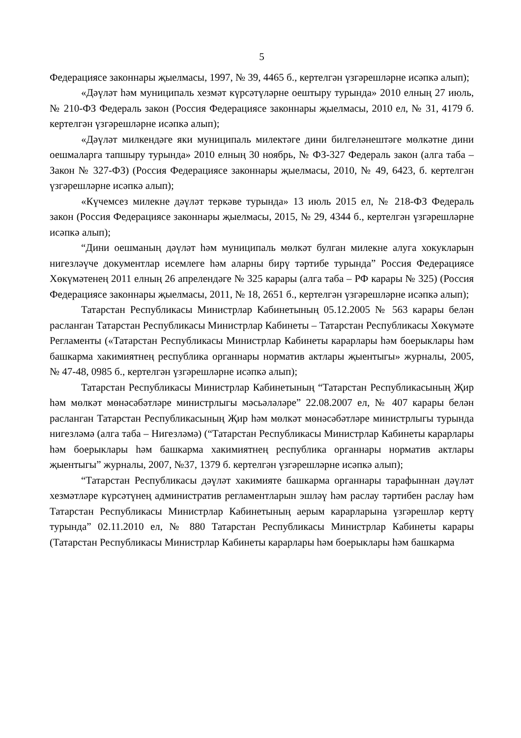5
Федерациясе законнары җыелмасы, 1997, № 39, 4465 б., кертелгән үзгәрешләрне исәпкә алып);
«Дәүләт һәм муниципаль хезмәт күрсәтүләрне оештыру турында» 2010 елның 27 июль, № 210-ФЗ Федераль закон (Россия Федерациясе законнары җыелмасы, 2010 ел, № 31, 4179 б. кертелгән үзгәрешләрне исәпкә алып);
«Дәүләт милкендәге яки муниципаль милектәге дини билгеләнештәге мөлкәтне дини оешмаларга тапшыру турында» 2010 елның 30 ноябрь, № ФЗ-327 Федераль закон (алга таба – Закон № 327-ФЗ) (Россия Федерациясе законнары җыелмасы, 2010, № 49, 6423, б. кертелгән үзгәрешләрне исәпкә алып);
«Күчемсез милекне дәүләт теркәве турында» 13 июль 2015 ел, № 218-ФЗ Федераль закон (Россия Федерациясе законнары җыелмасы, 2015, № 29, 4344 б., кертелгән үзгәрешләрне исәпкә алып);
“Дини оешманың дәүләт һәм муниципаль мөлкәт булган милекне алуга хокукларын нигезләүче документлар исемлеге һәм аларны бирү тәртибе турында” Россия Федерациясе Хөкүмәтенең 2011 елның 26 апрелендәге № 325 карары (алга таба – РФ карары № 325) (Россия Федерациясе законнары җыелмасы, 2011, № 18, 2651 б., кертелгән үзгәрешләрне исәпкә алып);
Татарстан Республикасы Министрлар Кабинетының 05.12.2005 № 563 карары белән расланган Татарстан Республикасы Министрлар Кабинеты – Татарстан Республикасы Хөкүмәте Регламенты («Татарстан Республикасы Министрлар Кабинеты карарлары һәм боерыклары һәм башкарма хакимиятнең республика органнары норматив актлары җыентыгы» журналы, 2005, № 47-48, 0985 б., кертелгән үзгәрешләрне исәпкә алып);
Татарстан Республикасы Министрлар Кабинетының “Татарстан Республикасының Җир һәм мөлкәт мөнәсәбәтләре министрлыгы мәсьәләләре” 22.08.2007 ел, № 407 карары белән расланган Татарстан Республикасының Җир һәм мөлкәт мөнәсәбәтләре министрлыгы турында нигезләмә (алга таба – Нигезләмә) (“Татарстан Республикасы Министрлар Кабинеты карарлары һәм боерыклары һәм башкарма хакимиятнең республика органнары норматив актлары җыентыгы” журналы, 2007, №37, 1379 б. кертелгән үзгәрешләрне исәпкә алып);
“Татарстан Республикасы дәүләт хакимияте башкарма органнары тарафыннан дәүләт хезмәтләре күрсәтүнең административ регламентларын эшләү һәм раслау тәртибен раслау һәм Татарстан Республикасы Министрлар Кабинетының аерым карарларына үзгәрешләр кертү турында” 02.11.2010 ел, № 880 Татарстан Республикасы Министрлар Кабинеты карары (Татарстан Республикасы Министрлар Кабинеты карарлары һәм боерыклары һәм башкарма